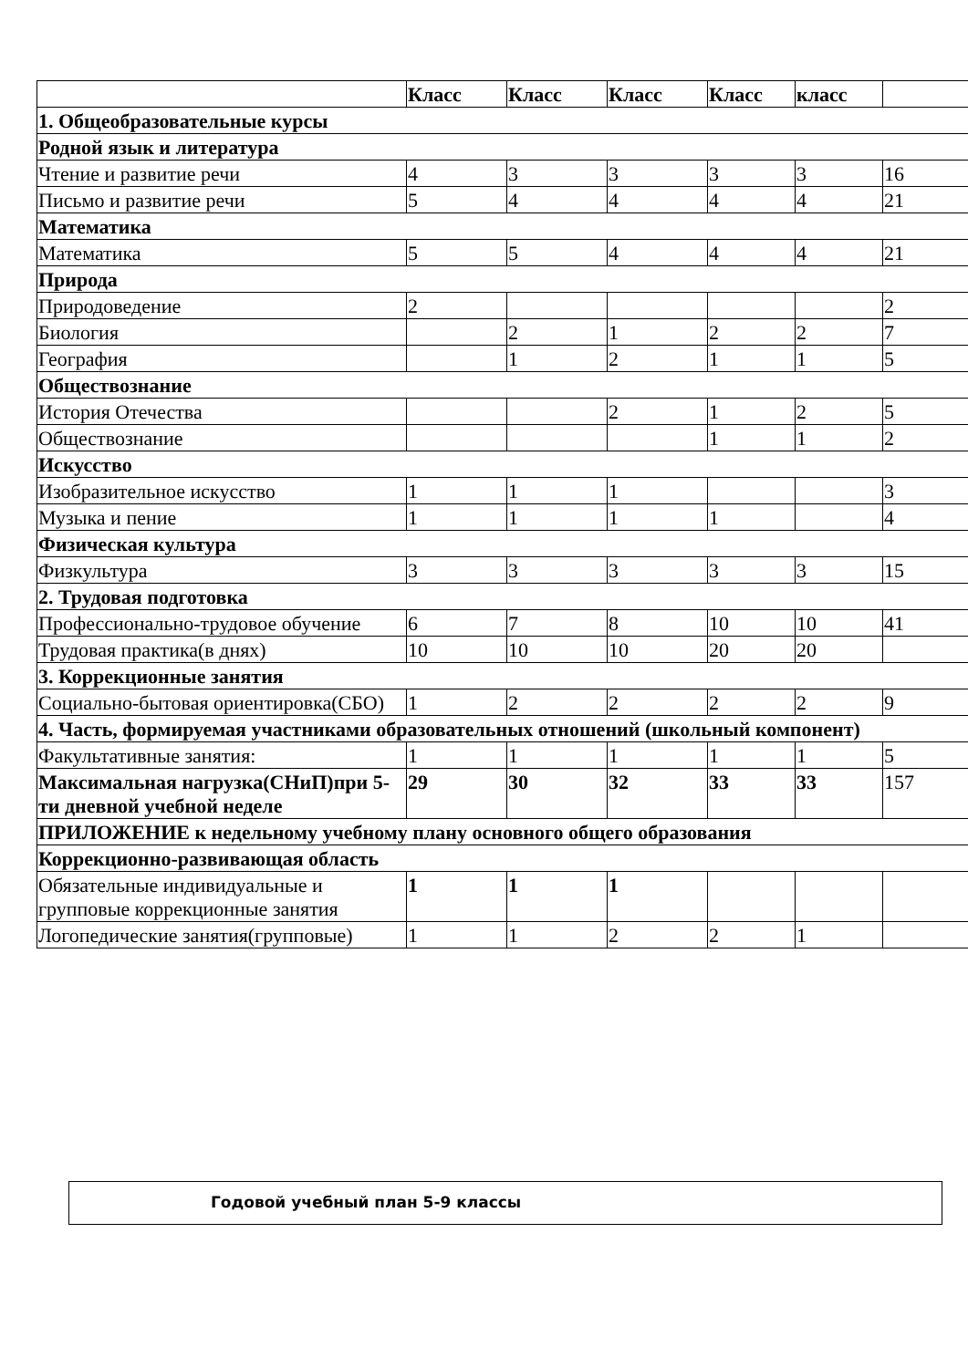| | Класс | Класс | Класс | Класс | класс | |
| --- | --- | --- | --- | --- | --- | --- |
| 1. Общеобразовательные курсы | | | | | | |
| Родной язык и литература | | | | | | |
| Чтение и развитие речи | 4 | 3 | 3 | 3 | 3 | 16 |
| Письмо и развитие речи | 5 | 4 | 4 | 4 | 4 | 21 |
| Математика | | | | | | |
| Математика | 5 | 5 | 4 | 4 | 4 | 21 |
| Природа | | | | | | |
| Природоведение | 2 | | | | | 2 |
| Биология | | 2 | 1 | 2 | 2 | 7 |
| География | | 1 | 2 | 1 | 1 | 5 |
| Обществознание | | | | | | |
| История Отечества | | | 2 | 1 | 2 | 5 |
| Обществознание | | | | 1 | 1 | 2 |
| Искусство | | | | | | |
| Изобразительное искусство | 1 | 1 | 1 | | | 3 |
| Музыка и пение | 1 | 1 | 1 | 1 | | 4 |
| Физическая культура | | | | | | |
| Физкультура | 3 | 3 | 3 | 3 | 3 | 15 |
| 2. Трудовая подготовка | | | | | | |
| Профессионально-трудовое обучение | 6 | 7 | 8 | 10 | 10 | 41 |
| Трудовая практика(в днях) | 10 | 10 | 10 | 20 | 20 | |
| 3. Коррекционные занятия | | | | | | |
| Социально-бытовая ориентировка(СБО) | 1 | 2 | 2 | 2 | 2 | 9 |
| 4. Часть, формируемая участниками образовательных отношений (школьный компонент) | | | | | | |
| Факультативные занятия: | 1 | 1 | 1 | 1 | 1 | 5 |
| Максимальная нагрузка(СНиП)при 5-ти дневной учебной неделе | 29 | 30 | 32 | 33 | 33 | 157 |
| ПРИЛОЖЕНИЕ к недельному учебному плану основного общего образования | | | | | | |
| Коррекционно-развивающая область | | | | | | |
| Обязательные индивидуальные и групповые коррекционные занятия | 1 | 1 | 1 | | | |
| Логопедические занятия(групповые) | 1 | 1 | 2 | 2 | 1 | |
Годовой учебный план 5-9 классы